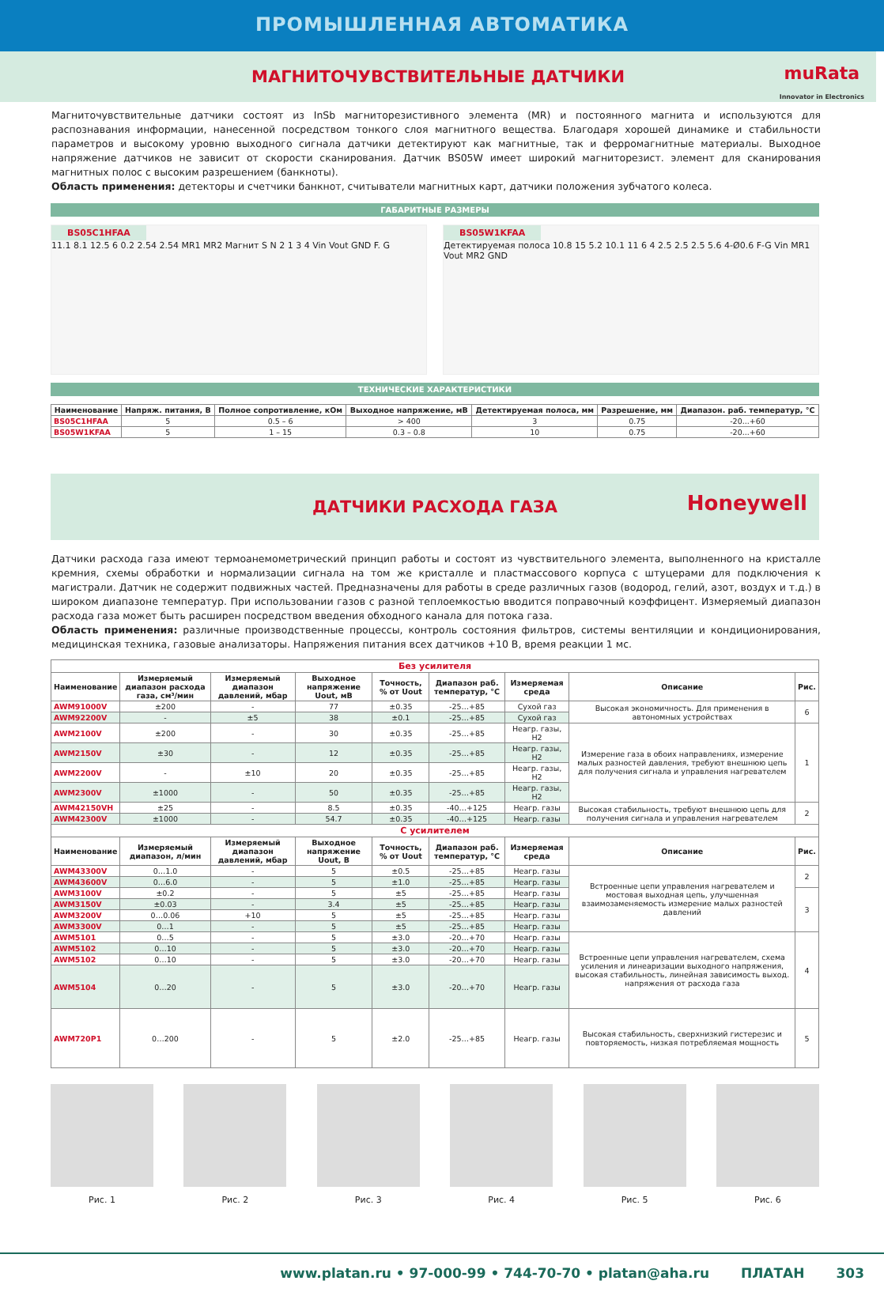ПРОМЫШЛЕННАЯ АВТОМАТИКА
МАГНИТОЧУВСТВИТЕЛЬНЫЕ ДАТЧИКИ
muRata
Innovator in Electronics
Магниточувствительные датчики состоят из InSb магниторезистивного элемента (MR) и постоянного магнита и используются для распознавания информации, нанесенной посредством тонкого слоя магнитного вещества. Благодаря хорошей динамике и стабильности параметров и высокому уровню выходного сигнала датчики детектируют как магнитные, так и ферромагнитные материалы. Выходное напряжение датчиков не зависит от скорости сканирования. Датчик BS05W имеет широкий магниторезист. элемент для сканирования магнитных полос с высоким разрешением (банкноты).
Область применения: детекторы и счетчики банкнот, считыватели магнитных карт, датчики положения зубчатого колеса.
ГАБАРИТНЫЕ РАЗМЕРЫ
BS05C1HFAA
11.1 8.1 12.5 6 0.2 2.54 2.54 MR1 MR2 Магнит S N 2 1 3 4 Vin Vout GND F. G
BS05W1KFAA
Детектируемая полоса 10.8 15 5.2 10.1 11 6 4 2.5 2.5 2.5 5.6 4-Ø0.6 F-G Vin MR1 Vout MR2 GND
ТЕХНИЧЕСКИЕ ХАРАКТЕРИСТИКИ
| Наименование | Напряж. питания, В | Полное сопротивление, кОм | Выходное напряжение, мВ | Детектируемая полоса, мм | Разрешение, мм | Диапазон. раб. температур, °С |
| --- | --- | --- | --- | --- | --- | --- |
| BS05C1HFAA | 5 | 0.5 – 6 | > 400 | 3 | 0.75 | -20...+60 |
| BS05W1KFAA | 5 | 1 – 15 | 0.3 – 0.8 | 10 | 0.75 | -20...+60 |
ДАТЧИКИ РАСХОДА ГАЗА
Honeywell
Датчики расхода газа имеют термоанемометрический принцип работы и состоят из чувствительного элемента, выполненного на кристалле кремния, схемы обработки и нормализации сигнала на том же кристалле и пластмассового корпуса с штуцерами для подключения к магистрали. Датчик не содержит подвижных частей. Предназначены для работы в среде различных газов (водород, гелий, азот, воздух и т.д.) в широком диапазоне температур. При использовании газов с разной теплоемкостью вводится поправочный коэффицент. Измеряемый диапазон расхода газа может быть расширен посредством введения обходного канала для потока газа.
Область применения: различные производственные процессы, контроль состояния фильтров, системы вентиляции и кондиционирования, медицинская техника, газовые анализаторы. Напряжения питания всех датчиков +10 В, время реакции 1 мс.
| Без усилителя | | | | | | | | |
| Наименование | Измеряемый диапазон расхода газа, см³/мин | Измеряемый диапазон давлений, мбар | Выходное напряжение Uout, мВ | Точность, % от Uout | Диапазон раб. температур, °С | Измеряемая среда | Описание | Рис. |
| AWM91000V | ±200 | - | 77 | ±0.35 | -25…+85 | Сухой газ | Высокая экономичность. Для применения в автономных устройствах | 6 |
| AWM92200V | - | ±5 | 38 | ±0.1 | -25…+85 | Сухой газ | | |
| AWM2100V | ±200 | - | 30 | ±0.35 | -25…+85 | Неагр. газы, H2 | Измерение газа в обоих направлениях, измерение малых разностей давления, требуют внешнюю цепь для получения сигнала и управления нагревателем | 1 |
| AWM2150V | ±30 | - | 12 | ±0.35 | -25…+85 | Неагр. газы, H2 | | |
| AWM2200V | - | ±10 | 20 | ±0.35 | -25…+85 | Неагр. газы, H2 | | |
| AWM2300V | ±1000 | - | 50 | ±0.35 | -25…+85 | Неагр. газы, H2 | | |
| AWM42150VH | ±25 | - | 8.5 | ±0.35 | -40…+125 | Неагр. газы | Высокая стабильность, требуют внешнюю цепь для получения сигнала и управления нагревателем | 2 |
| AWM42300V | ±1000 | - | 54.7 | ±0.35 | -40…+125 | Неагр. газы | | |
| С усилителем | | | | | | | | |
| Наименование | Измеряемый диапазон, л/мин | Измеряемый диапазон давлений, мбар | Выходное напряжение Uout, В | Точность, % от Uout | Диапазон раб. температур, °С | Измеряемая среда | Описание | Рис. |
| AWM43300V | 0…1.0 | - | 5 | ±0.5 | -25…+85 | Неагр. газы | Встроенные цепи управления нагревателем и мостовая выходная цепь, улучшенная взаимозаменяемость измерение малых разностей давлений | 2 |
| AWM43600V | 0…6.0 | - | 5 | ±1.0 | -25…+85 | Неагр. газы | | |
| AWM3100V | ±0.2 | - | 5 | ±5 | -25…+85 | Неагр. газы | | 3 |
| AWM3150V | ±0.03 | - | 3.4 | ±5 | -25…+85 | Неагр. газы | | |
| AWM3200V | 0…0.06 | +10 | 5 | ±5 | -25…+85 | Неагр. газы | | |
| AWM3300V | 0…1 | - | 5 | ±5 | -25…+85 | Неагр. газы | | |
| AWM5101 | 0…5 | - | 5 | ±3.0 | -20…+70 | Неагр. газы | Встроенные цепи управления нагревателем, схема усиления и линеаризации выходного напряжения, высокая стабильность, линейная зависимость выход. напряжения от расхода газа | 4 |
| AWM5102 | 0…10 | - | 5 | ±3.0 | -20…+70 | Неагр. газы | | |
| AWM5102 | 0…10 | - | 5 | ±3.0 | -20…+70 | Неагр. газы | | |
| AWM5104 | 0…20 | - | 5 | ±3.0 | -20…+70 | Неагр. газы | | |
| AWM720P1 | 0…200 | - | 5 | ±2.0 | -25…+85 | Неагр. газы | Высокая стабильность, сверхнизкий гистерезис и повторяемость, низкая потребляемая мощность | 5 |
Рис. 1 Рис. 2 Рис. 3 Рис. 4 Рис. 5 Рис. 6
www.platan.ru • 97-000-99 • 744-70-70 • platan@aha.ru ПЛАТАН 303